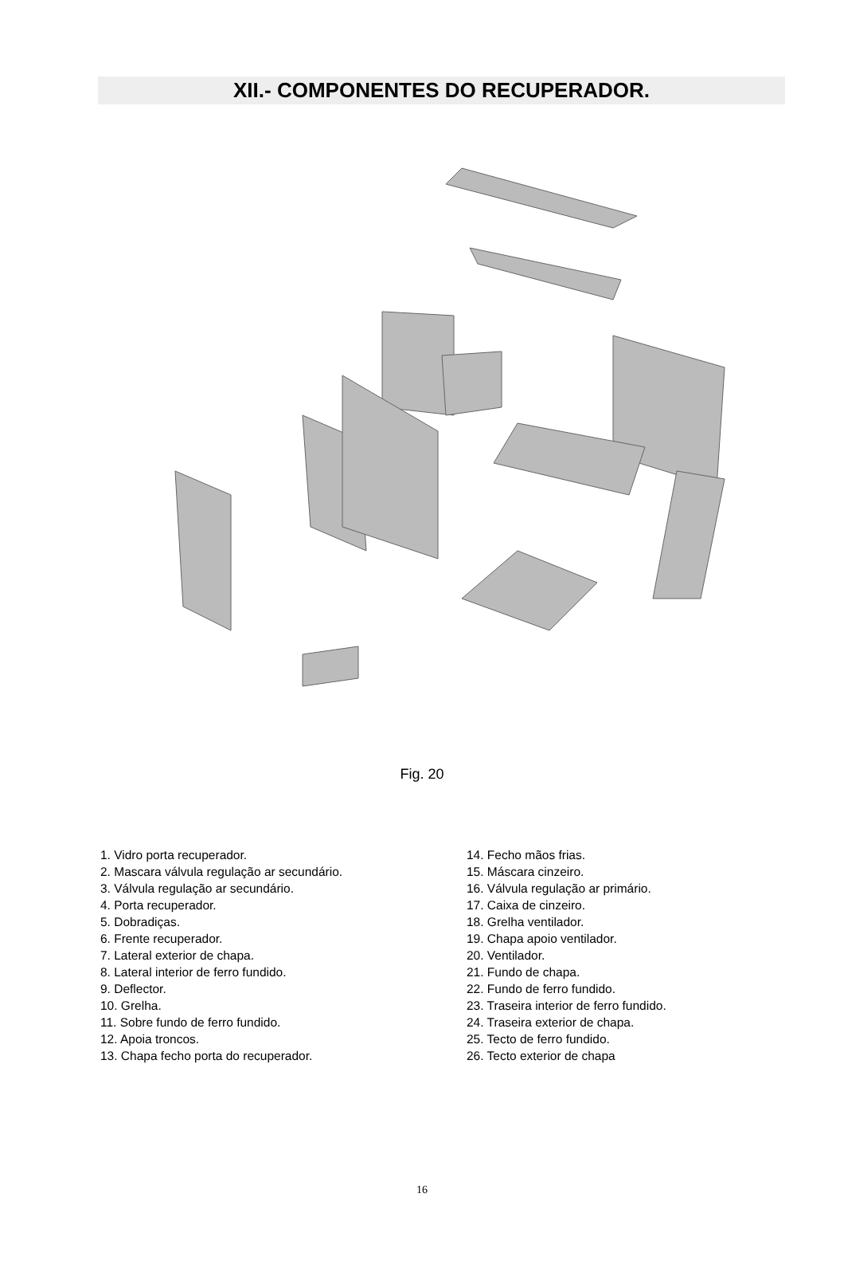XII.- COMPONENTES DO RECUPERADOR.
Fig. 20
1. Vidro porta recuperador.
2. Mascara válvula regulação ar secundário.
3. Válvula regulação ar secundário.
4. Porta recuperador.
5. Dobradiças.
6. Frente recuperador.
7. Lateral exterior de chapa.
8. Lateral interior de ferro fundido.
9. Deflector.
10. Grelha.
11. Sobre fundo de ferro fundido.
12. Apoia troncos.
13. Chapa fecho porta do recuperador.
14. Fecho mãos frias.
15. Máscara cinzeiro.
16. Válvula regulação ar primário.
17. Caixa de cinzeiro.
18. Grelha ventilador.
19. Chapa apoio ventilador.
20. Ventilador.
21. Fundo de chapa.
22. Fundo de ferro fundido.
23. Traseira interior de ferro fundido.
24. Traseira exterior de chapa.
25. Tecto de ferro fundido.
26. Tecto exterior de chapa
16